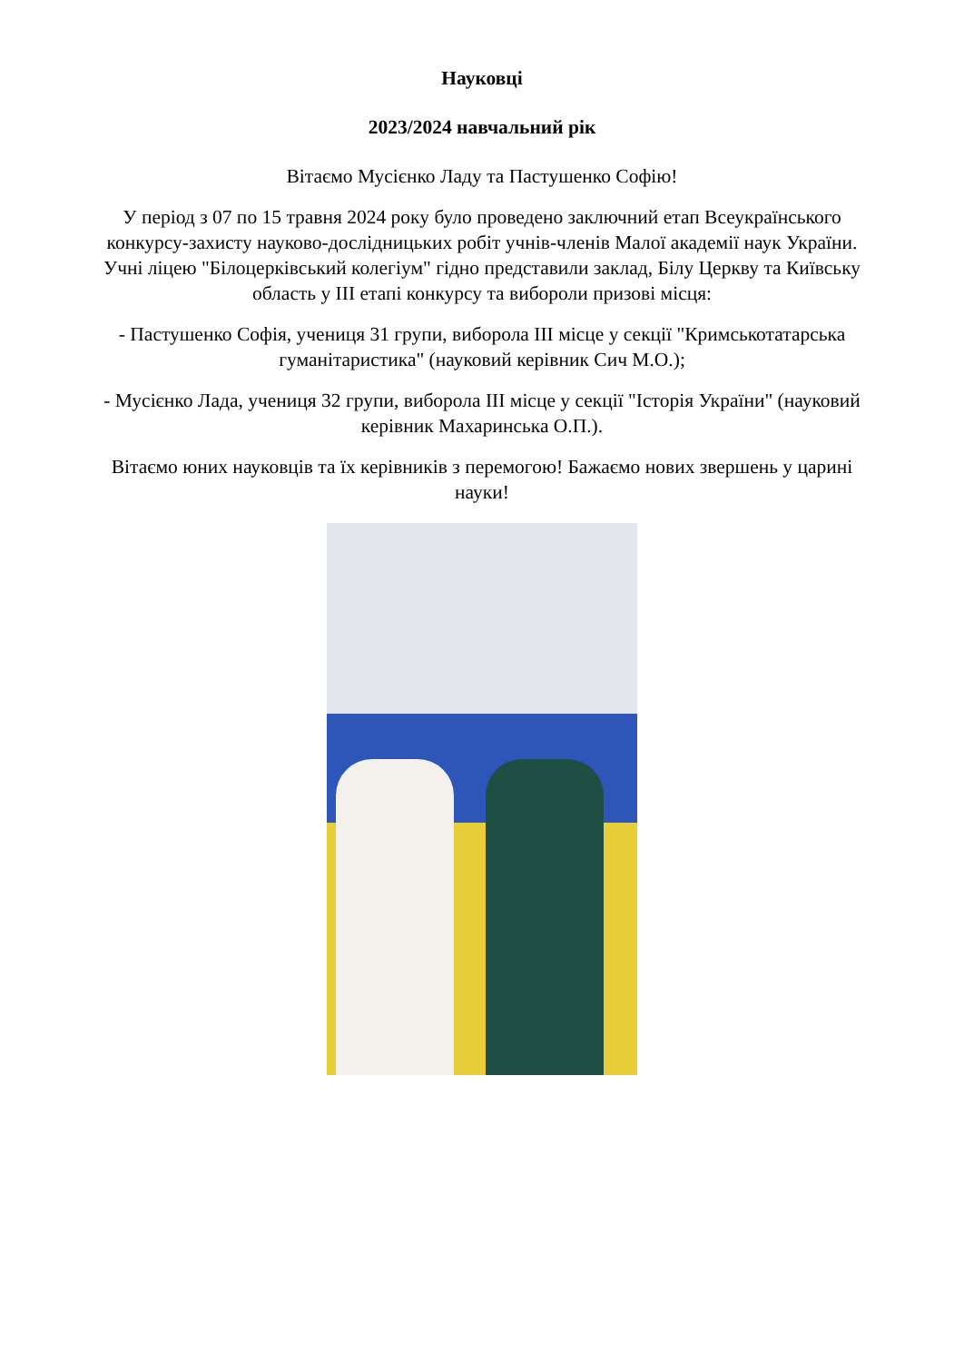Науковці
2023/2024 навчальний рік
Вітаємо Мусієнко Ладу та Пастушенко Софію!
У період з 07 по 15 травня 2024 року було проведено заключний етап Всеукраїнського конкурсу-захисту науково-дослідницьких робіт учнів-членів Малої академії наук України. Учні ліцею "Білоцерківський колегіум" гідно представили заклад, Білу Церкву та Київську область у ІІІ етапі конкурсу та вибороли призові місця:
- Пастушенко Софія, учениця 31 групи, виборола ІІІ місце у секції "Кримськотатарська гуманітаристика" (науковий керівник Сич М.О.);
- Мусієнко Лада, учениця 32 групи, виборола ІІІ місце у секції "Історія України" (науковий керівник Махаринська О.П.).
Вітаємо юних науковців та їх керівників з перемогою! Бажаємо нових звершень у царині науки!